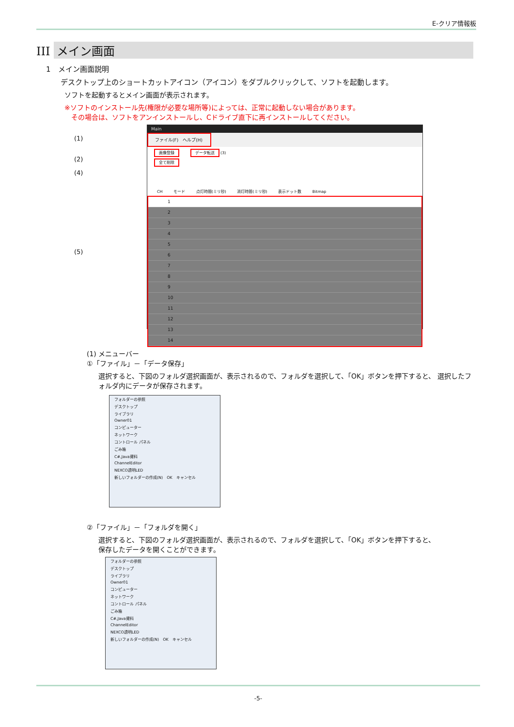E-クリア情報板
III メイン画面
1　メイン画面説明
デスクトップ上のショートカットアイコン（アイコン）をダブルクリックして、ソフトを起動します。
ソフトを起動するとメイン画面が表示されます。
※ソフトのインストール先(権限が必要な場所等)によっては、正常に起動しない場合があります。
　その場合は、ソフトをアンインストールし、Cドライブ直下に再インストールしてください。
(1)
(2)
(4)
(5)
Main
ファイル(F)　ヘルプ(H)
画像登録 データ転送 (3)
全て削除
CH モード 点灯時間(ミリ秒) 消灯時間(ミリ秒) 表示ドット数 Bitmap
1
2
3
4
5
6
7
8
9
10
11
12
13
14
(1) メニューバー
①「ファイル」－「データ保存」
選択すると、下図のフォルダ選択画面が、表示されるので、フォルダを選択して、「OK」ボタンを押下すると、 選択したフォルダ内にデータが保存されます。
フォルダーの参照
デスクトップ
ライブラリ
Owner01
コンピューター
ネットワーク
コントロール パネル
ごみ箱
C#,Java資料
ChannelEditor
NEXCO透明LED
新しいフォルダーの作成(N)　OK　キャンセル
②「ファイル」－「フォルダを開く」
選択すると、下図のフォルダ選択画面が、表示されるので、フォルダを選択して、「OK」ボタンを押下すると、
保存したデータを開くことができます。
フォルダーの参照
デスクトップ
ライブラリ
Owner01
コンピューター
ネットワーク
コントロール パネル
ごみ箱
C#,Java資料
ChannelEditor
NEXCO透明LED
新しいフォルダーの作成(N)　OK　キャンセル
-5-